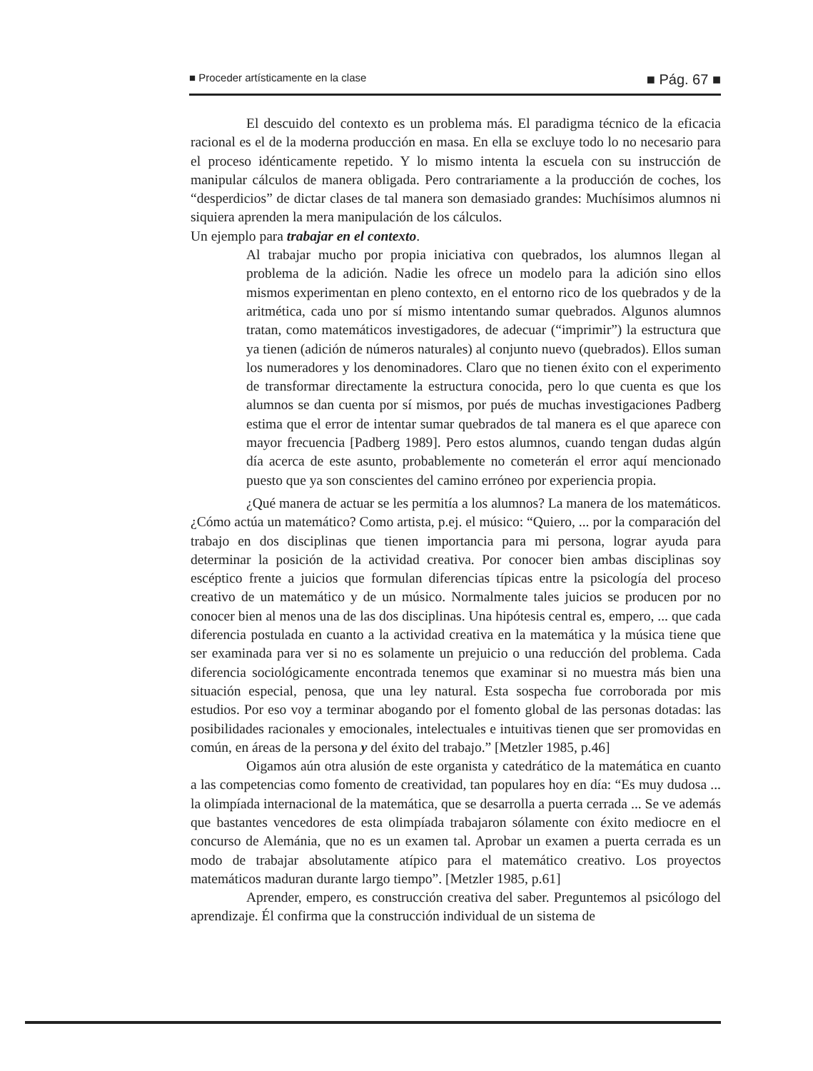■ Proceder artísticamente en la clase ■ Pág. 67 ■
El descuido del contexto es un problema más. El paradigma técnico de la eficacia racional es el de la moderna producción en masa. En ella se excluye todo lo no necesario para el proceso idénticamente repetido. Y lo mismo intenta la escuela con su instrucción de manipular cálculos de manera obligada. Pero contrariamente a la producción de coches, los “desperdicios” de dictar clases de tal manera son demasiado grandes: Muchísimos alumnos ni siquiera aprenden la mera manipulación de los cálculos.
Un ejemplo para trabajar en el contexto.
Al trabajar mucho por propia iniciativa con quebrados, los alumnos llegan al problema de la adición. Nadie les ofrece un modelo para la adición sino ellos mismos experimentan en pleno contexto, en el entorno rico de los quebrados y de la aritmética, cada uno por sí mismo intentando sumar quebrados. Algunos alumnos tratan, como matemáticos investigadores, de adecuar (“imprimir”) la estructura que ya tienen (adición de números naturales) al conjunto nuevo (quebrados). Ellos suman los numeradores y los denominadores. Claro que no tienen éxito con el experimento de transformar directamente la estructura conocida, pero lo que cuenta es que los alumnos se dan cuenta por sí mismos, por pués de muchas investigaciones Padberg estima que el error de intentar sumar quebrados de tal manera es el que aparece con mayor frecuencia [Padberg 1989]. Pero estos alumnos, cuando tengan dudas algún día acerca de este asunto, probablemente no cometerán el error aquí mencionado puesto que ya son conscientes del camino erróneo por experiencia propia.
¿Qué manera de actuar se les permitía a los alumnos? La manera de los matemáticos. ¿Cómo actúa un matemático? Como artista, p.ej. el músico: “Quiero, ... por la comparación del trabajo en dos disciplinas que tienen importancia para mi persona, lograr ayuda para determinar la posición de la actividad creativa. Por conocer bien ambas disciplinas soy escéptico frente a juicios que formulan diferencias típicas entre la psicología del proceso creativo de un matemático y de un músico. Normalmente tales juicios se producen por no conocer bien al menos una de las dos disciplinas. Una hipótesis central es, empero, ... que cada diferencia postulada en cuanto a la actividad creativa en la matemática y la música tiene que ser examinada para ver si no es solamente un prejuicio o una reducción del problema. Cada diferencia sociológicamente encontrada tenemos que examinar si no muestra más bien una situación especial, penosa, que una ley natural. Esta sospecha fue corroborada por mis estudios. Por eso voy a terminar abogando por el fomento global de las personas dotadas: las posibilidades racionales y emocionales, intelectuales e intuitivas tienen que ser promovidas en común, en áreas de la persona y del éxito del trabajo.” [Metzler 1985, p.46]
Oigamos aún otra alusión de este organista y catedrático de la matemática en cuanto a las competencias como fomento de creatividad, tan populares hoy en día: “Es muy dudosa ... la olimpíada internacional de la matemática, que se desarrolla a puerta cerrada ... Se ve además que bastantes vencedores de esta olimpíada trabajaron sólamente con éxito mediocre en el concurso de Alemánia, que no es un examen tal. Aprobar un examen a puerta cerrada es un modo de trabajar absolutamente atípico para el matemático creativo. Los proyectos matemáticos maduran durante largo tiempo”. [Metzler 1985, p.61]
Aprender, empero, es construcción creativa del saber. Preguntemos al psicólogo del aprendizaje. Él confirma que la construcción individual de un sistema de